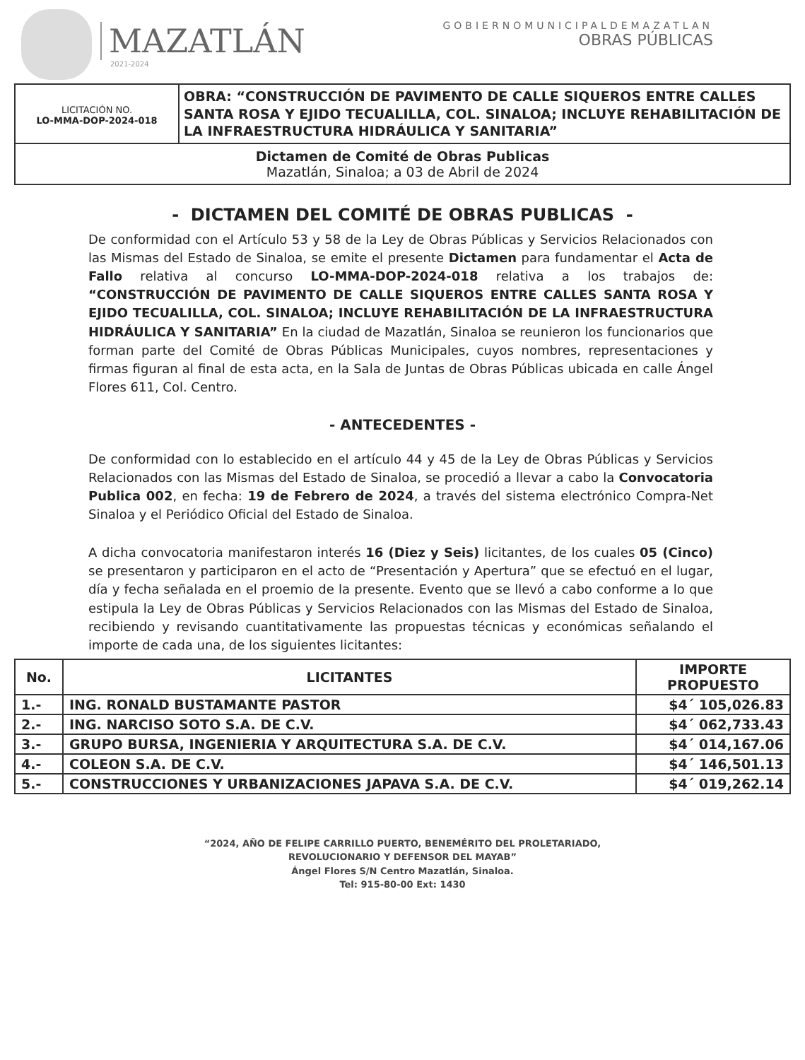MAZATLÁN
2021-2024
GOBIERNOMUNICIPALDEMAZATLAN
OBRAS PÚBLICAS
LICITACIÓN NO.
LO-MMA-DOP-2024-018
OBRA: “CONSTRUCCIÓN DE PAVIMENTO DE CALLE SIQUEROS ENTRE CALLES SANTA ROSA Y EJIDO TECUALILLA, COL. SINALOA; INCLUYE REHABILITACIÓN DE LA INFRAESTRUCTURA HIDRÁULICA Y SANITARIA”
Dictamen de Comité de Obras Publicas
Mazatlán, Sinaloa; a 03 de Abril de 2024
- DICTAMEN DEL COMITÉ DE OBRAS PUBLICAS -
De conformidad con el Artículo 53 y 58 de la Ley de Obras Públicas y Servicios Relacionados con las Mismas del Estado de Sinaloa, se emite el presente Dictamen para fundamentar el Acta de Fallo relativa al concurso LO-MMA-DOP-2024-018 relativa a los trabajos de: “CONSTRUCCIÓN DE PAVIMENTO DE CALLE SIQUEROS ENTRE CALLES SANTA ROSA Y EJIDO TECUALILLA, COL. SINALOA; INCLUYE REHABILITACIÓN DE LA INFRAESTRUCTURA HIDRÁULICA Y SANITARIA” En la ciudad de Mazatlán, Sinaloa se reunieron los funcionarios que forman parte del Comité de Obras Públicas Municipales, cuyos nombres, representaciones y firmas figuran al final de esta acta, en la Sala de Juntas de Obras Públicas ubicada en calle Ángel Flores 611, Col. Centro.
- ANTECEDENTES -
De conformidad con lo establecido en el artículo 44 y 45 de la Ley de Obras Públicas y Servicios Relacionados con las Mismas del Estado de Sinaloa, se procedió a llevar a cabo la Convocatoria Publica 002, en fecha: 19 de Febrero de 2024, a través del sistema electrónico Compra-Net Sinaloa y el Periódico Oficial del Estado de Sinaloa.
A dicha convocatoria manifestaron interés 16 (Diez y Seis) licitantes, de los cuales 05 (Cinco) se presentaron y participaron en el acto de “Presentación y Apertura” que se efectuó en el lugar, día y fecha señalada en el proemio de la presente. Evento que se llevó a cabo conforme a lo que estipula la Ley de Obras Públicas y Servicios Relacionados con las Mismas del Estado de Sinaloa, recibiendo y revisando cuantitativamente las propuestas técnicas y económicas señalando el importe de cada una, de los siguientes licitantes:
| No. | LICITANTES | IMPORTE PROPUESTO |
| --- | --- | --- |
| 1.- | ING. RONALD BUSTAMANTE PASTOR | $4´ 105,026.83 |
| 2.- | ING. NARCISO SOTO S.A. DE C.V. | $4´ 062,733.43 |
| 3.- | GRUPO BURSA, INGENIERIA Y ARQUITECTURA S.A. DE C.V. | $4´ 014,167.06 |
| 4.- | COLEON S.A. DE C.V. | $4´ 146,501.13 |
| 5.- | CONSTRUCCIONES Y URBANIZACIONES JAPAVA S.A. DE C.V. | $4´ 019,262.14 |
“2024, AÑO DE FELIPE CARRILLO PUERTO, BENEMÉRITO DEL PROLETARIADO,
REVOLUCIONARIO Y DEFENSOR DEL MAYAB”
Ángel Flores S/N Centro Mazatlán, Sinaloa.
Tel: 915-80-00 Ext: 1430